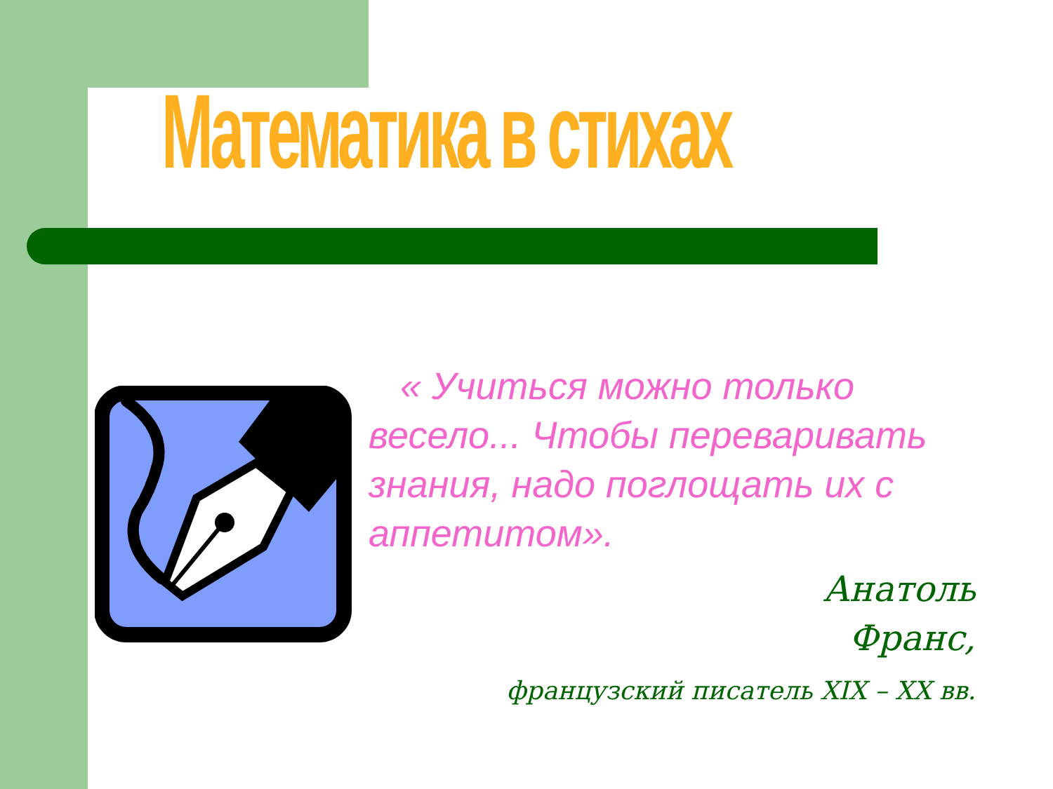Математика в стихах
« Учиться можно только весело... Чтобы переваривать знания, надо поглощать их с аппетитом».
Анатоль
Франс,
французский писатель XIX – XX вв.